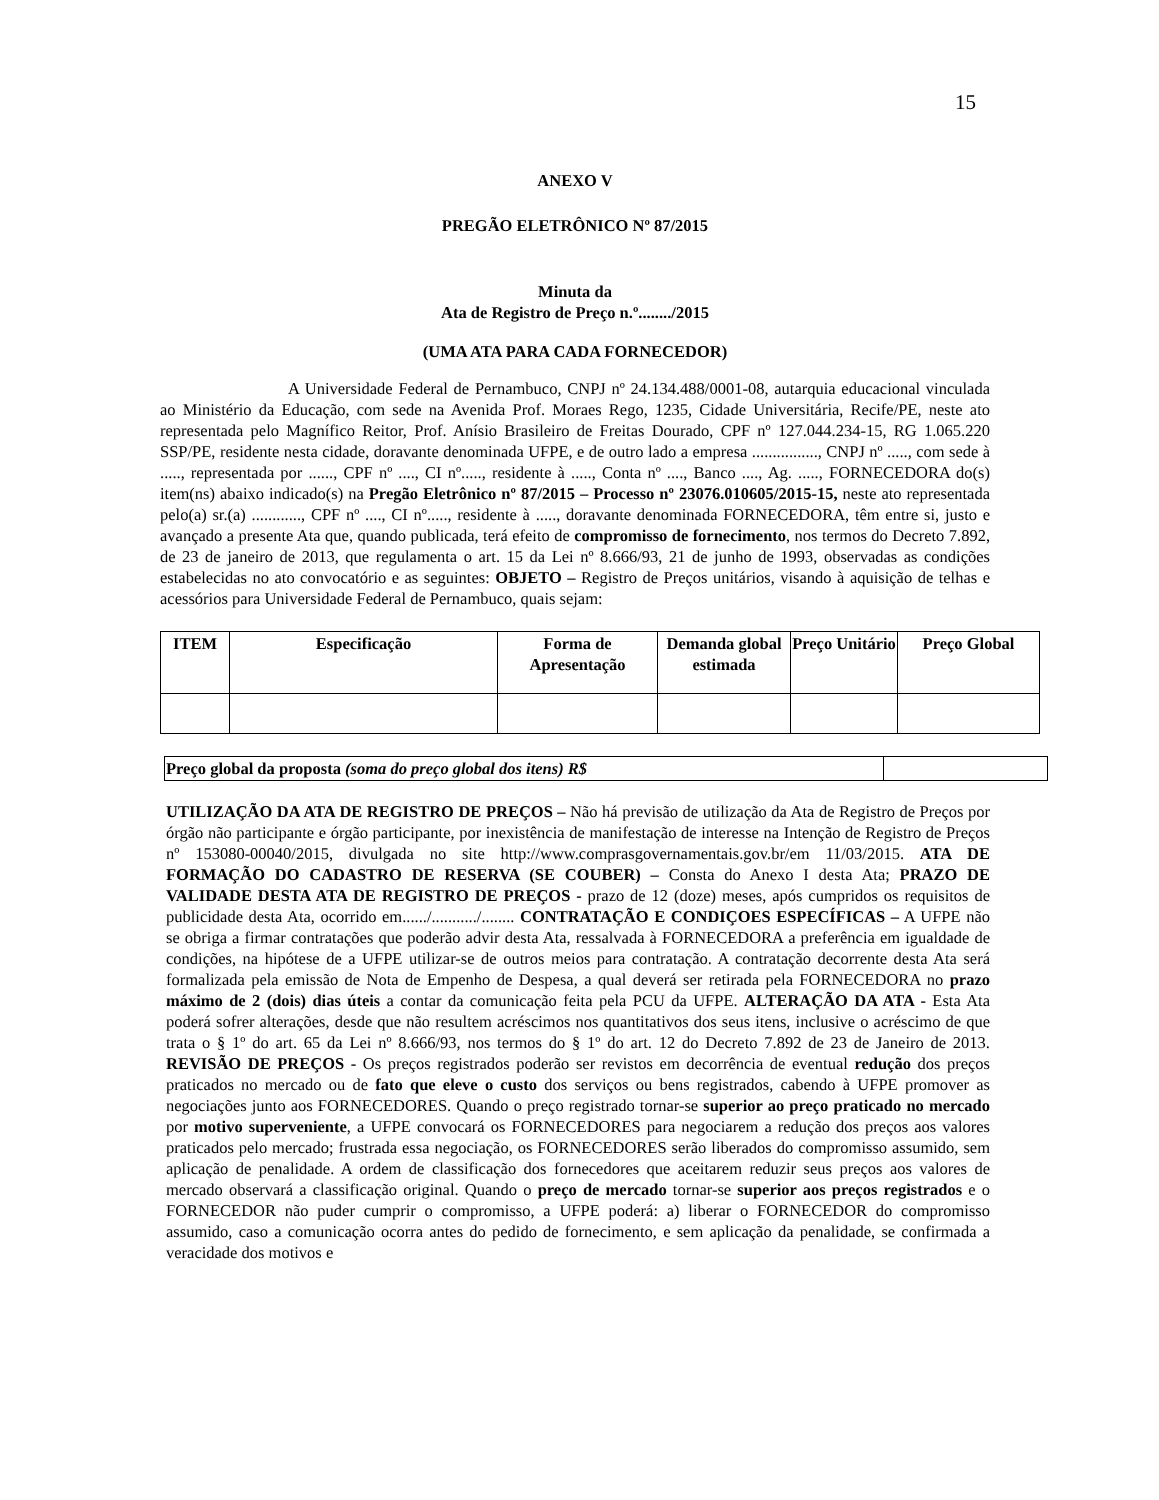15
ANEXO V
PREGÃO ELETRÔNICO Nº 87/2015
Minuta da
Ata de Registro de Preço n.º......../2015
(UMA ATA PARA CADA FORNECEDOR)
A Universidade Federal de Pernambuco, CNPJ nº 24.134.488/0001-08, autarquia educacional vinculada ao Ministério da Educação, com sede na Avenida Prof. Moraes Rego, 1235, Cidade Universitária, Recife/PE, neste ato representada pelo Magnífico Reitor, Prof. Anísio Brasileiro de Freitas Dourado, CPF nº 127.044.234-15, RG 1.065.220 SSP/PE, residente nesta cidade, doravante denominada UFPE, e de outro lado a empresa ................, CNPJ nº ....., com sede à ....., representada por ......, CPF nº ...., CI nº....., residente à ....., Conta nº ...., Banco ...., Ag. ....., FORNECEDORA do(s) item(ns) abaixo indicado(s) na Pregão Eletrônico nº 87/2015 – Processo nº 23076.010605/2015-15, neste ato representada pelo(a) sr.(a) ............, CPF nº ...., CI nº....., residente à ....., doravante denominada FORNECEDORA, têm entre si, justo e avançado a presente Ata que, quando publicada, terá efeito de compromisso de fornecimento, nos termos do Decreto 7.892, de 23 de janeiro de 2013, que regulamenta o art. 15 da Lei nº 8.666/93, 21 de junho de 1993, observadas as condições estabelecidas no ato convocatório e as seguintes: OBJETO – Registro de Preços unitários, visando à aquisição de telhas e acessórios para Universidade Federal de Pernambuco, quais sejam:
| ITEM | Especificação | Forma de Apresentação | Demanda global estimada | Preço Unitário | Preço Global |
| --- | --- | --- | --- | --- | --- |
| Preço global da proposta (soma do preço global dos itens) R$ | |
UTILIZAÇÃO DA ATA DE REGISTRO DE PREÇOS – Não há previsão de utilização da Ata de Registro de Preços por órgão não participante e órgão participante, por inexistência de manifestação de interesse na Intenção de Registro de Preços nº 153080-00040/2015, divulgada no site http://www.comprasgovernamentais.gov.br/em 11/03/2015. ATA DE FORMAÇÃO DO CADASTRO DE RESERVA (SE COUBER) – Consta do Anexo I desta Ata; PRAZO DE VALIDADE DESTA ATA DE REGISTRO DE PREÇOS - prazo de 12 (doze) meses, após cumpridos os requisitos de publicidade desta Ata, ocorrido em....../.........../........ CONTRATAÇÃO E CONDIÇOES ESPECÍFICAS – A UFPE não se obriga a firmar contratações que poderão advir desta Ata, ressalvada à FORNECEDORA a preferência em igualdade de condições, na hipótese de a UFPE utilizar-se de outros meios para contratação. A contratação decorrente desta Ata será formalizada pela emissão de Nota de Empenho de Despesa, a qual deverá ser retirada pela FORNECEDORA no prazo máximo de 2 (dois) dias úteis a contar da comunicação feita pela PCU da UFPE. ALTERAÇÃO DA ATA - Esta Ata poderá sofrer alterações, desde que não resultem acréscimos nos quantitativos dos seus itens, inclusive o acréscimo de que trata o § 1º do art. 65 da Lei nº 8.666/93, nos termos do § 1º do art. 12 do Decreto 7.892 de 23 de Janeiro de 2013. REVISÃO DE PREÇOS - Os preços registrados poderão ser revistos em decorrência de eventual redução dos preços praticados no mercado ou de fato que eleve o custo dos serviços ou bens registrados, cabendo à UFPE promover as negociações junto aos FORNECEDORES. Quando o preço registrado tornar-se superior ao preço praticado no mercado por motivo superveniente, a UFPE convocará os FORNECEDORES para negociarem a redução dos preços aos valores praticados pelo mercado; frustrada essa negociação, os FORNECEDORES serão liberados do compromisso assumido, sem aplicação de penalidade. A ordem de classificação dos fornecedores que aceitarem reduzir seus preços aos valores de mercado observará a classificação original. Quando o preço de mercado tornar-se superior aos preços registrados e o FORNECEDOR não puder cumprir o compromisso, a UFPE poderá: a) liberar o FORNECEDOR do compromisso assumido, caso a comunicação ocorra antes do pedido de fornecimento, e sem aplicação da penalidade, se confirmada a veracidade dos motivos e